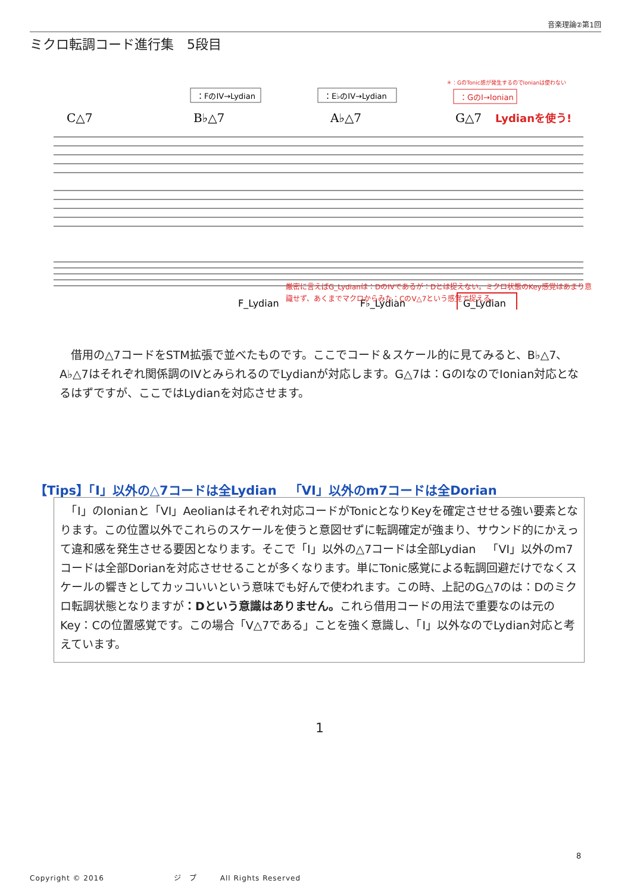音楽理論②第1回
ミクロ転調コード進行集　5段目
＊：GのTonic感が発生するのでIonianは使わない
：FのIV→Lydian
：E♭のIV→Lydian
：GのI→Ionian
C△7
B♭△7
A♭△7
G△7
Lydianを使う!
F_Lydian
F♭_Lydian
G_Lydian
厳密に言えばG_Lydianは：DのIVであるが：Dとは捉えない。ミクロ状態のKey感覚はあまり意識せず、あくまでマクロからみた：CのV△7という感覚で捉える。
　借用の△7コードをSTM拡張で並べたものです。ここでコード＆スケール的に見てみると、B♭△7、A♭△7はそれぞれ関係調のIVとみられるのでLydianが対応します。G△7は：GのIなのでIonian対応となるはずですが、ここではLydianを対応させます。
【Tips】「I」以外の△7コードは全Lydian　「VI」以外のm7コードは全Dorian
　「I」のIonianと「VI」Aeolianはそれぞれ対応コードがTonicとなりKeyを確定させせる強い要素となります。この位置以外でこれらのスケールを使うと意図せずに転調確定が強まり、サウンド的にかえって違和感を発生させる要因となります。そこで「I」以外の△7コードは全部Lydian　「VI」以外のm7コードは全部Dorianを対応させせることが多くなります。単にTonic感覚による転調回避だけでなくスケールの響きとしてカッコいいという意味でも好んで使われます。この時、上記のG△7のは：Dのミクロ転調状態となりますが：Dという意識はありません。これら借用コードの用法で重要なのは元のKey：Cの位置感覚です。この場合「V△7である」ことを強く意識し、「I」以外なのでLydian対応と考えています。
1
8
Copyright © 2016　　　　　　　　　ジ　プ　　　All Rights Reserved